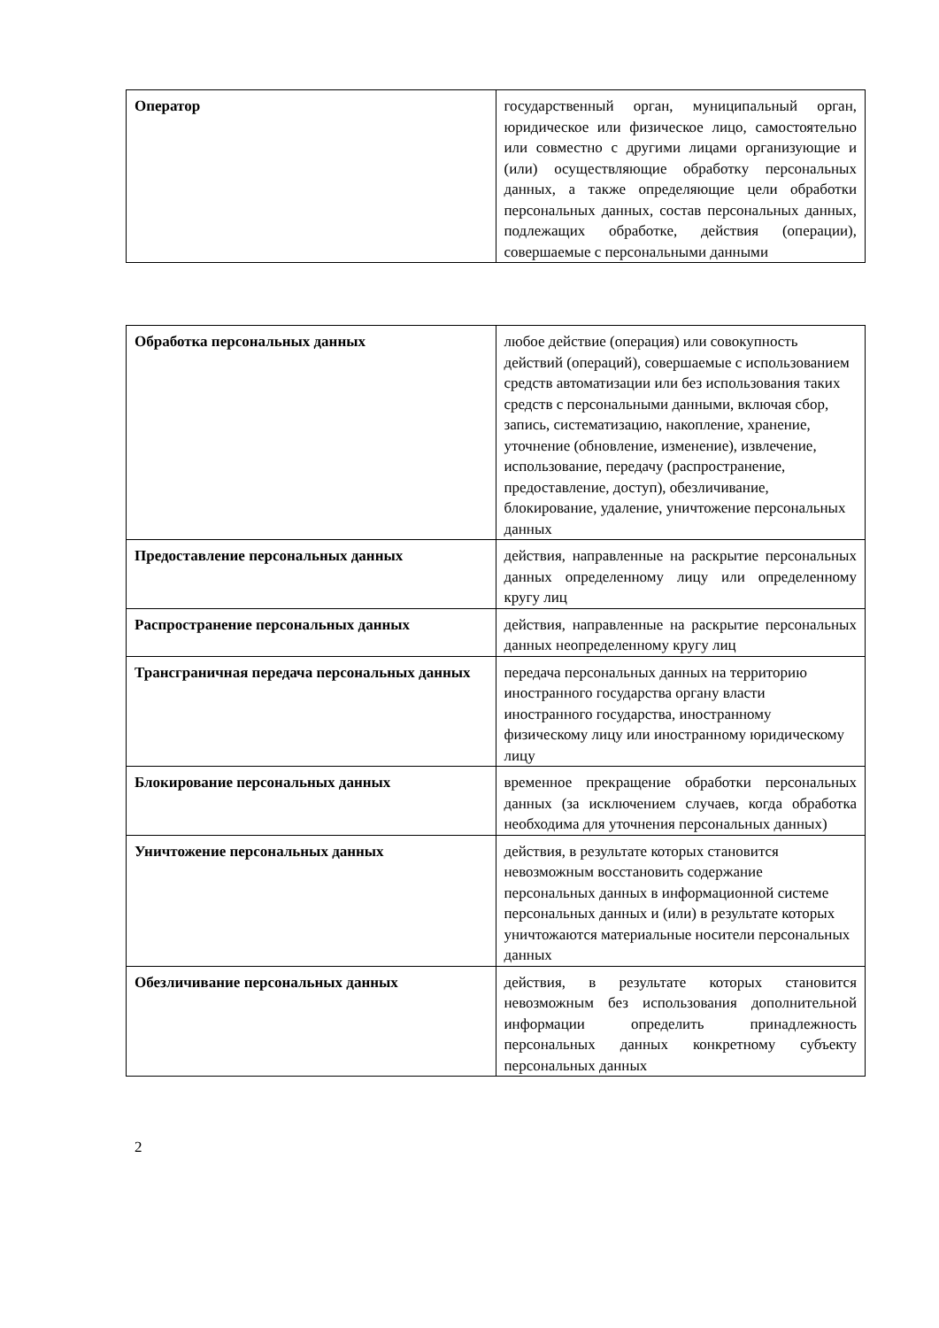| Оператор | государственный орган, муниципальный орган, юридическое или физическое лицо, самостоятельно или совместно с другими лицами организующие и (или) осуществляющие обработку персональных данных, а также определяющие цели обработки персональных данных, состав персональных данных, подлежащих обработке, действия (операции), совершаемые с персональными данными |
| Обработка персональных данных | любое действие (операция) или совокупность действий (операций), совершаемые с использованием средств автоматизации или без использования таких средств с персональными данными, включая сбор, запись, систематизацию, накопление, хранение, уточнение (обновление, изменение), извлечение, использование, передачу (распространение, предоставление, доступ), обезличивание, блокирование, удаление, уничтожение персональных данных |
| Предоставление персональных данных | действия, направленные на раскрытие персональных данных определенному лицу или определенному кругу лиц |
| Распространение персональных данных | действия, направленные на раскрытие персональных данных неопределенному кругу лиц |
| Трансграничная передача персональных данных | передача персональных данных на территорию иностранного государства органу власти иностранного государства, иностранному физическому лицу или иностранному юридическому лицу |
| Блокирование персональных данных | временное прекращение обработки персональных данных (за исключением случаев, когда обработка необходима для уточнения персональных данных) |
| Уничтожение персональных данных | действия, в результате которых становится невозможным восстановить содержание персональных данных в информационной системе персональных данных и (или) в результате которых уничтожаются материальные носители персональных данных |
| Обезличивание персональных данных | действия, в результате которых становится невозможным без использования дополнительной информации определить принадлежность персональных данных конкретному субъекту персональных данных |
2